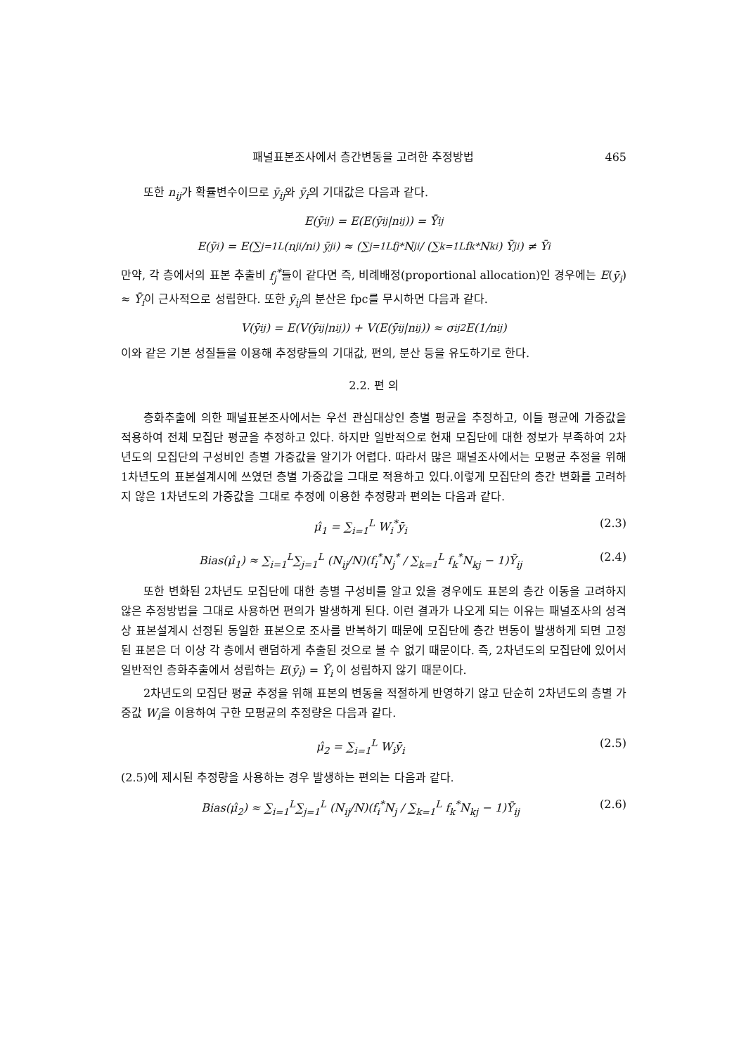패널표본조사에서 층간변동을 고려한 추정방법 465
또한 n<sub>ij</sub>가 확률변수이므로 ȳ<sub>ij</sub>와 ȳ<sub>i</sub>의 기대값은 다음과 같다.
E(ȳ<sub>ij</sub>) = E(E(ȳ<sub>ij</sub>|n<sub>ij</sub>)) = Ȳ<sub>ij</sub>
E(ȳ<sub>i</sub>) = E(∑<sub>j=1</sub><sup>L</sup> (n<sub>ji</sub>/n<sub>i</sub>) ȳ<sub>ji</sub>) ≈ (∑<sub>j=1</sub><sup>L</sup> f<sub>j</sub><sup>*</sup>N<sub>ji</sub> / (∑<sub>k=1</sub><sup>L</sup> f<sub>k</sub><sup>*</sup>N<sub>ki</sub>) Ȳ<sub>ji</sub>) ≠ Ȳ<sub>i</sub>
만약, 각 층에서의 표본 추출비 f<sub>j</sub><sup>*</sup>들이 같다면 즉, 비례배정(proportional allocation)인 경우에는 E(ȳ<sub>i</sub>) ≈ Ȳ<sub>i</sub>이 근사적으로 성립한다. 또한 ȳ<sub>ij</sub>의 분산은 fpc를 무시하면 다음과 같다.
V(ȳ<sub>ij</sub>) = E(V(ȳ<sub>ij</sub>|n<sub>ij</sub>)) + V(E(ȳ<sub>ij</sub>|n<sub>ij</sub>)) ≈ σ<sub>ij</sub><sup>2</sup>E(1/n<sub>ij</sub>)
이와 같은 기본 성질들을 이용해 추정량들의 기대값, 편의, 분산 등을 유도하기로 한다.
2.2. 편 의
층화추출에 의한 패널표본조사에서는 우선 관심대상인 층별 평균을 추정하고, 이들 평균에 가중값을 적용하여 전체 모집단 평균을 추정하고 있다. 하지만 일반적으로 현재 모집단에 대한 정보가 부족하여 2차년도의 모집단의 구성비인 층별 가중값을 알기가 어렵다. 따라서 많은 패널조사에서는 모평균 추정을 위해 1차년도의 표본설계시에 쓰였던 층별 가중값을 그대로 적용하고 있다.이렇게 모집단의 층간 변화를 고려하지 않은 1차년도의 가중값을 그대로 추정에 이용한 추정량과 편의는 다음과 같다.
μ̂<sub>1</sub> = ∑<sub>i=1</sub><sup>L</sup> W<sub>i</sub><sup>*</sup>ȳ<sub>i</sub> (2.3)
Bias(μ̂<sub>1</sub>) ≈ ∑<sub>i=1</sub><sup>L</sup>∑<sub>j=1</sub><sup>L</sup> (N<sub>ij</sub>/N)(f<sub>i</sub><sup>*</sup>N<sub>j</sub><sup>*</sup> / ∑<sub>k=1</sub><sup>L</sup> f<sub>k</sub><sup>*</sup>N<sub>kj</sub> − 1)Ȳ<sub>ij</sub> (2.4)
또한 변화된 2차년도 모집단에 대한 층별 구성비를 알고 있을 경우에도 표본의 층간 이동을 고려하지 않은 추정방법을 그대로 사용하면 편의가 발생하게 된다. 이런 결과가 나오게 되는 이유는 패널조사의 성격상 표본설계시 선정된 동일한 표본으로 조사를 반복하기 때문에 모집단에 층간 변동이 발생하게 되면 고정된 표본은 더 이상 각 층에서 랜덤하게 추출된 것으로 볼 수 없기 때문이다. 즉, 2차년도의 모집단에 있어서 일반적인 층화추출에서 성립하는 E(ȳ<sub>i</sub>) = Ȳ<sub>i</sub> 이 성립하지 않기 때문이다.
2차년도의 모집단 평균 추정을 위해 표본의 변동을 적절하게 반영하기 않고 단순히 2차년도의 층별 가중값 W<sub>i</sub>을 이용하여 구한 모평균의 추정량은 다음과 같다.
μ̂<sub>2</sub> = ∑<sub>i=1</sub><sup>L</sup> W<sub>i</sub>ȳ<sub>i</sub> (2.5)
(2.5)에 제시된 추정량을 사용하는 경우 발생하는 편의는 다음과 같다.
Bias(μ̂<sub>2</sub>) ≈ ∑<sub>i=1</sub><sup>L</sup>∑<sub>j=1</sub><sup>L</sup> (N<sub>ij</sub>/N)(f<sub>i</sub><sup>*</sup>N<sub>j</sub> / ∑<sub>k=1</sub><sup>L</sup> f<sub>k</sub><sup>*</sup>N<sub>kj</sub> − 1)Ȳ<sub>ij</sub> (2.6)